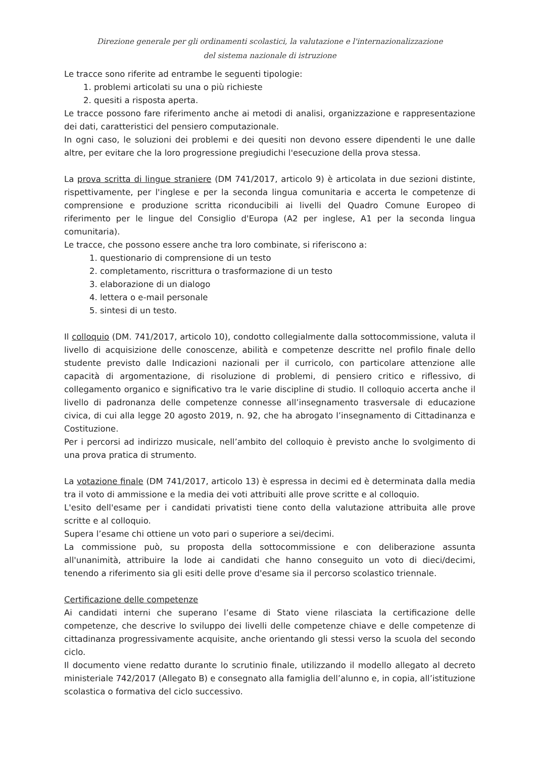Direzione generale per gli ordinamenti scolastici, la valutazione e l'internazionalizzazione
del sistema nazionale di istruzione
Le tracce sono riferite ad entrambe le seguenti tipologie:
1. problemi articolati su una o più richieste
2. quesiti a risposta aperta.
Le tracce possono fare riferimento anche ai metodi di analisi, organizzazione e rappresentazione dei dati, caratteristici del pensiero computazionale.
In ogni caso, le soluzioni dei problemi e dei quesiti non devono essere dipendenti le une dalle altre, per evitare che la loro progressione pregiudichi l'esecuzione della prova stessa.
La prova scritta di lingue straniere (DM 741/2017, articolo 9) è articolata in due sezioni distinte, rispettivamente, per l'inglese e per la seconda lingua comunitaria e accerta le competenze di comprensione e produzione scritta riconducibili ai livelli del Quadro Comune Europeo di riferimento per le lingue del Consiglio d'Europa (A2 per inglese, A1 per la seconda lingua comunitaria).
Le tracce, che possono essere anche tra loro combinate, si riferiscono a:
1. questionario di comprensione di un testo
2. completamento, riscrittura o trasformazione di un testo
3. elaborazione di un dialogo
4. lettera o e-mail personale
5. sintesi di un testo.
Il colloquio (DM. 741/2017, articolo 10), condotto collegialmente dalla sottocommissione, valuta il livello di acquisizione delle conoscenze, abilità e competenze descritte nel profilo finale dello studente previsto dalle Indicazioni nazionali per il curricolo, con particolare attenzione alle capacità di argomentazione, di risoluzione di problemi, di pensiero critico e riflessivo, di collegamento organico e significativo tra le varie discipline di studio. Il colloquio accerta anche il livello di padronanza delle competenze connesse all’insegnamento trasversale di educazione civica, di cui alla legge 20 agosto 2019, n. 92, che ha abrogato l’insegnamento di Cittadinanza e Costituzione.
Per i percorsi ad indirizzo musicale, nell’ambito del colloquio è previsto anche lo svolgimento di una prova pratica di strumento.
La votazione finale (DM 741/2017, articolo 13) è espressa in decimi ed è determinata dalla media tra il voto di ammissione e la media dei voti attribuiti alle prove scritte e al colloquio.
L'esito dell'esame per i candidati privatisti tiene conto della valutazione attribuita alle prove scritte e al colloquio.
Supera l’esame chi ottiene un voto pari o superiore a sei/decimi.
La commissione può, su proposta della sottocommissione e con deliberazione assunta all'unanimità, attribuire la lode ai candidati che hanno conseguito un voto di dieci/decimi, tenendo a riferimento sia gli esiti delle prove d'esame sia il percorso scolastico triennale.
Certificazione delle competenze
Ai candidati interni che superano l’esame di Stato viene rilasciata la certificazione delle competenze, che descrive lo sviluppo dei livelli delle competenze chiave e delle competenze di cittadinanza progressivamente acquisite, anche orientando gli stessi verso la scuola del secondo ciclo.
Il documento viene redatto durante lo scrutinio finale, utilizzando il modello allegato al decreto ministeriale 742/2017 (Allegato B) e consegnato alla famiglia dell’alunno e, in copia, all’istituzione scolastica o formativa del ciclo successivo.